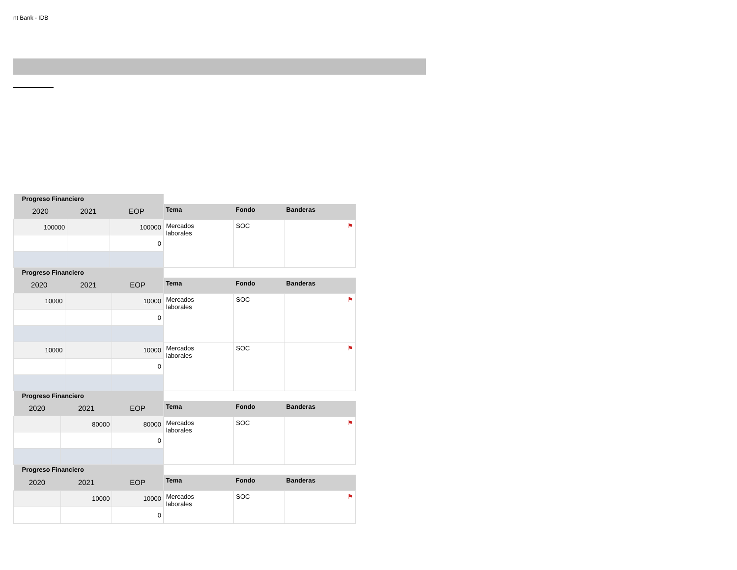nt Bank - IDB
| Progreso Financiero | | |
| 2020 | 2021 | EOP |
| 100000 | | 100000 |
| | | 0 |
| Tema | Fondo | Banderas |
| Mercados laborales | SOC | ⚑ |
| Progreso Financiero | | |
| 2020 | 2021 | EOP |
| 10000 | | 10000 |
| | | 0 |
| 10000 | | 10000 |
| | | 0 |
| Tema | Fondo | Banderas |
| Mercados laborales | SOC | ⚑ |
| Mercados laborales | SOC | ⚑ |
| Progreso Financiero | | |
| 2020 | 2021 | EOP |
| | 80000 | 80000 |
| | | 0 |
| Tema | Fondo | Banderas |
| Mercados laborales | SOC | ⚑ |
| Progreso Financiero | | |
| 2020 | 2021 | EOP |
| | 10000 | 10000 |
| | | 0 |
| Tema | Fondo | Banderas |
| Mercados laborales | SOC | ⚑ |